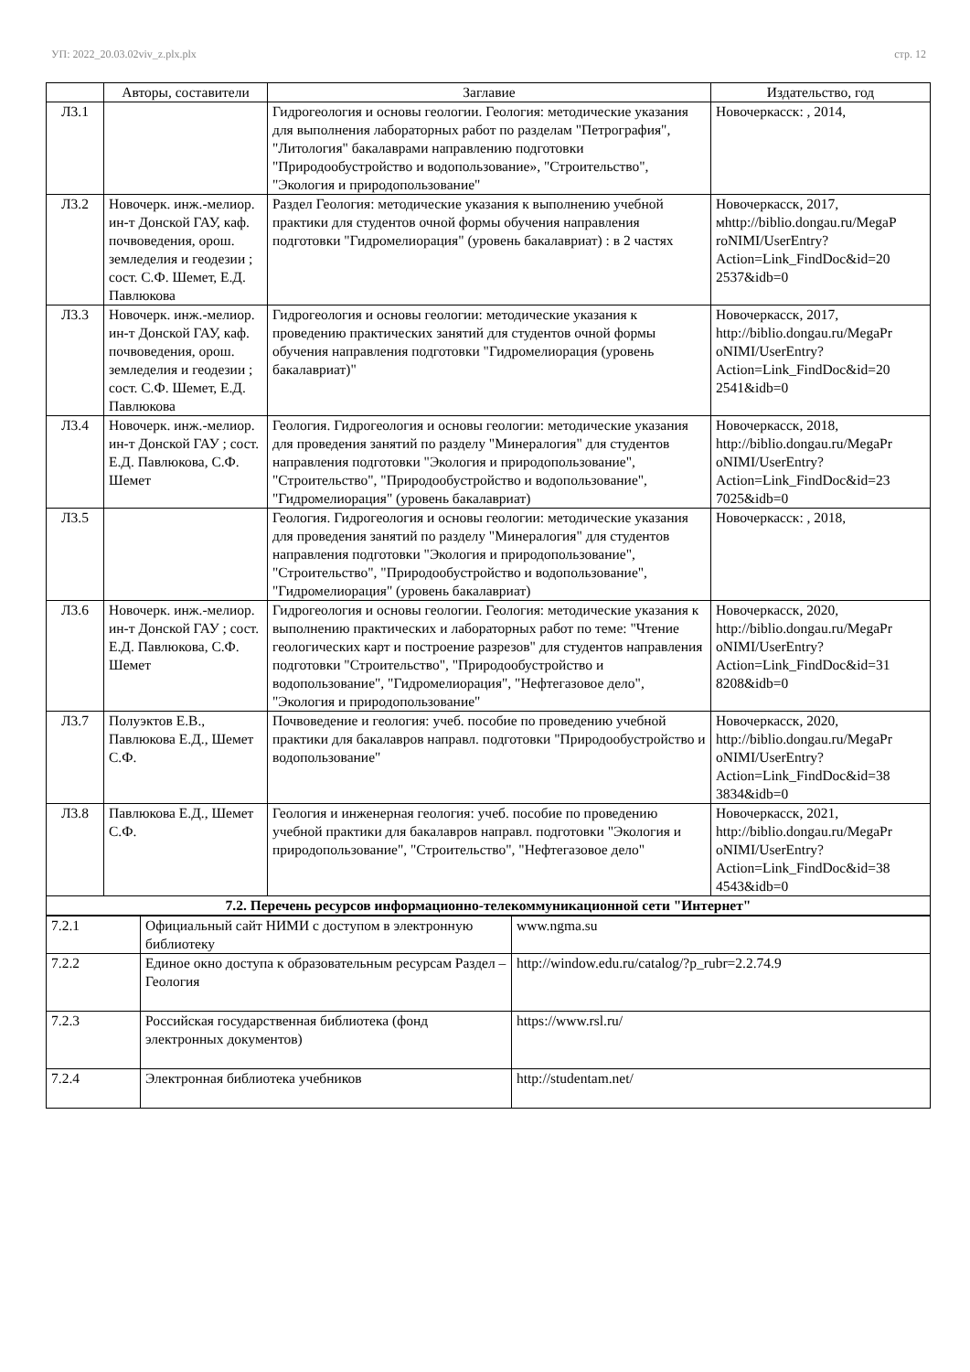УП: 2022_20.03.02viv_z.plx.plx стр. 12
| | Авторы, составители | Заглавие | Издательство, год |
| --- | --- | --- | --- |
| Л3.1 | | Гидрогеология и основы геологии. Геология: методические указания для выполнения лабораторных работ по разделам "Петрография", "Литология" бакалаврами направлению подготовки "Природообустройство и водопользование», "Строительство", "Экология и природопользование" | Новочеркасск: , 2014, |
| Л3.2 | Новочерк. инж.-мелиор. ин-т Донской ГАУ, каф. почвоведения, орош. земледелия и геодезии ; сост. С.Ф. Шемет, Е.Д. Павлюкова | Раздел Геология: методические указания к выполнению учебной практики для студентов очной формы обучения направления подготовки "Гидромелиорация" (уровень бакалавриат) : в 2 частях | Новочеркасск, 2017, мhttp://biblio.dongau.ru/MegaP roNIMI/UserEntry? Action=Link_FindDoc&id=20 2537&idb=0 |
| Л3.3 | Новочерк. инж.-мелиор. ин-т Донской ГАУ, каф. почвоведения, орош. земледелия и геодезии ; сост. С.Ф. Шемет, Е.Д. Павлюкова | Гидрогеология и основы геологии: методические указания к проведению практических занятий для студентов очной формы обучения направления подготовки "Гидромелиорация (уровень бакалавриат)" | Новочеркасск, 2017, http://biblio.dongau.ru/MegaPr oNIMI/UserEntry? Action=Link_FindDoc&id=20 2541&idb=0 |
| Л3.4 | Новочерк. инж.-мелиор. ин-т Донской ГАУ ; сост. Е.Д. Павлюкова, С.Ф. Шемет | Геология. Гидрогеология и основы геологии: методические указания для проведения занятий по разделу "Минералогия" для студентов направления подготовки "Экология и природопользование", "Строительство", "Природообустройство и водопользование", "Гидромелиорация" (уровень бакалавриат) | Новочеркасск, 2018, http://biblio.dongau.ru/MegaPr oNIMI/UserEntry? Action=Link_FindDoc&id=23 7025&idb=0 |
| Л3.5 | | Геология. Гидрогеология и основы геологии: методические указания для проведения занятий по разделу "Минералогия" для студентов направления подготовки "Экология и природопользование", "Строительство", "Природообустройство и водопользование", "Гидромелиорация" (уровень бакалавриат) | Новочеркасск: , 2018, |
| Л3.6 | Новочерк. инж.-мелиор. ин-т Донской ГАУ ; сост. Е.Д. Павлюкова, С.Ф. Шемет | Гидрогеология и основы геологии. Геология: методические указания к выполнению практических и лабораторных работ по теме: "Чтение геологических карт и построение разрезов" для студентов направления подготовки "Строительство", "Природообустройство и водопользование", "Гидромелиорация", "Нефтегазовое дело", "Экология и природопользование" | Новочеркасск, 2020, http://biblio.dongau.ru/MegaPr oNIMI/UserEntry? Action=Link_FindDoc&id=31 8208&idb=0 |
| Л3.7 | Полуэктов Е.В., Павлюкова Е.Д., Шемет С.Ф. | Почвоведение и геология: учеб. пособие по проведению учебной практики для бакалавров направл. подготовки "Природообустройство и водопользование" | Новочеркасск, 2020, http://biblio.dongau.ru/MegaPr oNIMI/UserEntry? Action=Link_FindDoc&id=38 3834&idb=0 |
| Л3.8 | Павлюкова Е.Д., Шемет С.Ф. | Геология и инженерная геология: учеб. пособие по проведению учебной практики для бакалавров направл. подготовки "Экология и природопользование", "Строительство", "Нефтегазовое дело" | Новочеркасск, 2021, http://biblio.dongau.ru/MegaPr oNIMI/UserEntry? Action=Link_FindDoc&id=38 4543&idb=0 |
| 7.2. Перечень ресурсов информационно-телекоммуникационной сети "Интернет" | | | |
| 7.2.1 | Официальный сайт НИМИ с доступом в электронную библиотеку | www.ngma.su |
| 7.2.2 | Единое окно доступа к образовательным ресурсам Раздел – Геология | http://window.edu.ru/catalog/?p_rubr=2.2.74.9 |
| 7.2.3 | Российская государственная библиотека (фонд электронных документов) | https://www.rsl.ru/ |
| 7.2.4 | Электронная библиотека учебников | http://studentam.net/ |